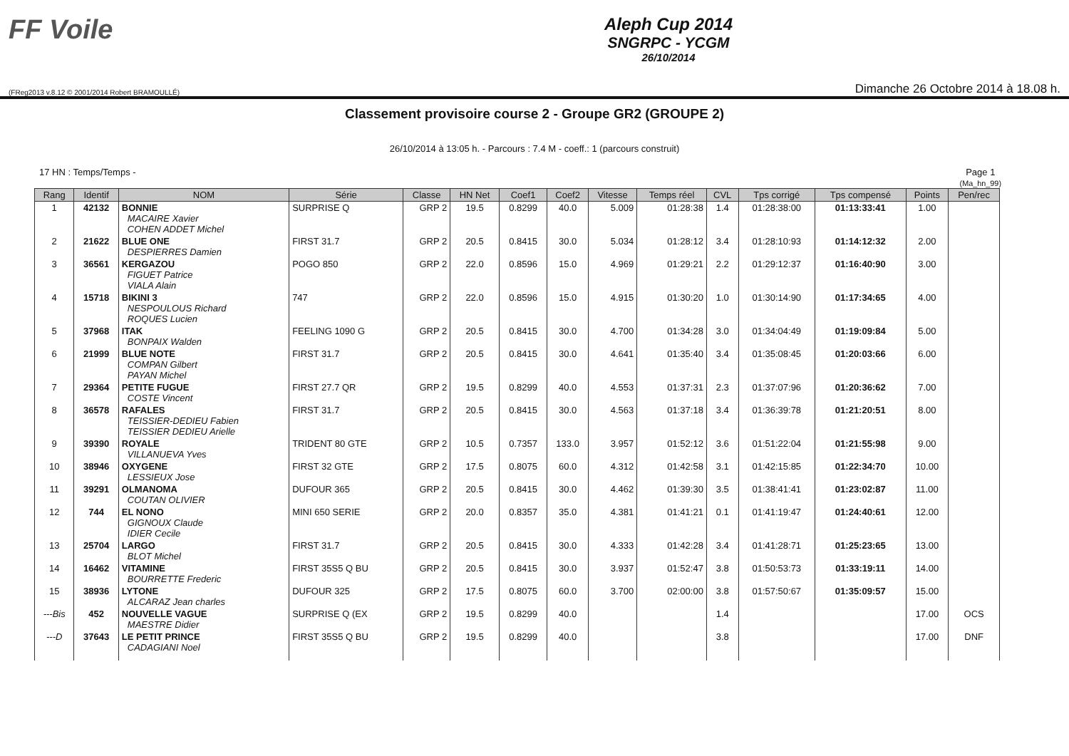FF Voile
Aleph Cup 2014
SNGRPC - YCGM
26/10/2014
(FReg2013 v.8.12 © 2001/2014 Robert BRAMOULLÉ) Dimanche 26 Octobre 2014 à 18.08 h.
Classement provisoire course 2 - Groupe GR2 (GROUPE 2)
26/10/2014 à 13:05 h. - Parcours : 7.4 M - coeff.: 1 (parcours construit)
17 HN : Temps/Temps - Page 1
(Ma_hn_99)
| Rang | Identif | NOM | Série | Classe | HN Net | Coef1 | Coef2 | Vitesse | Temps réel | CVL | Tps corrigé | Tps compensé | Points | Pen/rec |
| --- | --- | --- | --- | --- | --- | --- | --- | --- | --- | --- | --- | --- | --- | --- |
| 1 | 42132 | BONNIE MACAIRE Xavier COHEN ADDET Michel | SURPRISE Q | GRP 2 | 19.5 | 0.8299 | 40.0 | 5.009 | 01:28:38 | 1.4 | 01:28:38:00 | 01:13:33:41 | 1.00 | |
| 2 | 21622 | BLUE ONE DESPIERRES Damien | FIRST 31.7 | GRP 2 | 20.5 | 0.8415 | 30.0 | 5.034 | 01:28:12 | 3.4 | 01:28:10:93 | 01:14:12:32 | 2.00 | |
| 3 | 36561 | KERGAZOU FIGUET Patrice VIALA Alain | POGO 850 | GRP 2 | 22.0 | 0.8596 | 15.0 | 4.969 | 01:29:21 | 2.2 | 01:29:12:37 | 01:16:40:90 | 3.00 | |
| 4 | 15718 | BIKINI 3 NESPOULOUS Richard ROQUES Lucien | 747 | GRP 2 | 22.0 | 0.8596 | 15.0 | 4.915 | 01:30:20 | 1.0 | 01:30:14:90 | 01:17:34:65 | 4.00 | |
| 5 | 37968 | ITAK BONPAIX Walden | FEELING 1090 G | GRP 2 | 20.5 | 0.8415 | 30.0 | 4.700 | 01:34:28 | 3.0 | 01:34:04:49 | 01:19:09:84 | 5.00 | |
| 6 | 21999 | BLUE NOTE COMPAN Gilbert PAYAN Michel | FIRST 31.7 | GRP 2 | 20.5 | 0.8415 | 30.0 | 4.641 | 01:35:40 | 3.4 | 01:35:08:45 | 01:20:03:66 | 6.00 | |
| 7 | 29364 | PETITE FUGUE COSTE Vincent | FIRST 27.7 QR | GRP 2 | 19.5 | 0.8299 | 40.0 | 4.553 | 01:37:31 | 2.3 | 01:37:07:96 | 01:20:36:62 | 7.00 | |
| 8 | 36578 | RAFALES TEISSIER-DEDIEU Fabien TEISSIER DEDIEU Arielle | FIRST 31.7 | GRP 2 | 20.5 | 0.8415 | 30.0 | 4.563 | 01:37:18 | 3.4 | 01:36:39:78 | 01:21:20:51 | 8.00 | |
| 9 | 39390 | ROYALE VILLANUEVA Yves | TRIDENT 80 GTE | GRP 2 | 10.5 | 0.7357 | 133.0 | 3.957 | 01:52:12 | 3.6 | 01:51:22:04 | 01:21:55:98 | 9.00 | |
| 10 | 38946 | OXYGENE LESSIEUX Jose | FIRST 32 GTE | GRP 2 | 17.5 | 0.8075 | 60.0 | 4.312 | 01:42:58 | 3.1 | 01:42:15:85 | 01:22:34:70 | 10.00 | |
| 11 | 39291 | OLMANOMA COUTAN OLIVIER | DUFOUR 365 | GRP 2 | 20.5 | 0.8415 | 30.0 | 4.462 | 01:39:30 | 3.5 | 01:38:41:41 | 01:23:02:87 | 11.00 | |
| 12 | 744 | EL NONO GIGNOUX Claude IDIER Cecile | MINI 650 SERIE | GRP 2 | 20.0 | 0.8357 | 35.0 | 4.381 | 01:41:21 | 0.1 | 01:41:19:47 | 01:24:40:61 | 12.00 | |
| 13 | 25704 | LARGO BLOT Michel | FIRST 31.7 | GRP 2 | 20.5 | 0.8415 | 30.0 | 4.333 | 01:42:28 | 3.4 | 01:41:28:71 | 01:25:23:65 | 13.00 | |
| 14 | 16462 | VITAMINE BOURRETTE Frederic | FIRST 35S5 Q BU | GRP 2 | 20.5 | 0.8415 | 30.0 | 3.937 | 01:52:47 | 3.8 | 01:50:53:73 | 01:33:19:11 | 14.00 | |
| 15 | 38936 | LYTONE ALCARAZ Jean charles | DUFOUR 325 | GRP 2 | 17.5 | 0.8075 | 60.0 | 3.700 | 02:00:00 | 3.8 | 01:57:50:67 | 01:35:09:57 | 15.00 | |
| ---Bis | 452 | NOUVELLE VAGUE MAESTRE Didier | SURPRISE Q (EX | GRP 2 | 19.5 | 0.8299 | 40.0 | | | 1.4 | | | 17.00 | OCS |
| ---D | 37643 | LE PETIT PRINCE CADAGIANI Noel | FIRST 35S5 Q BU | GRP 2 | 19.5 | 0.8299 | 40.0 | | | 3.8 | | | 17.00 | DNF |